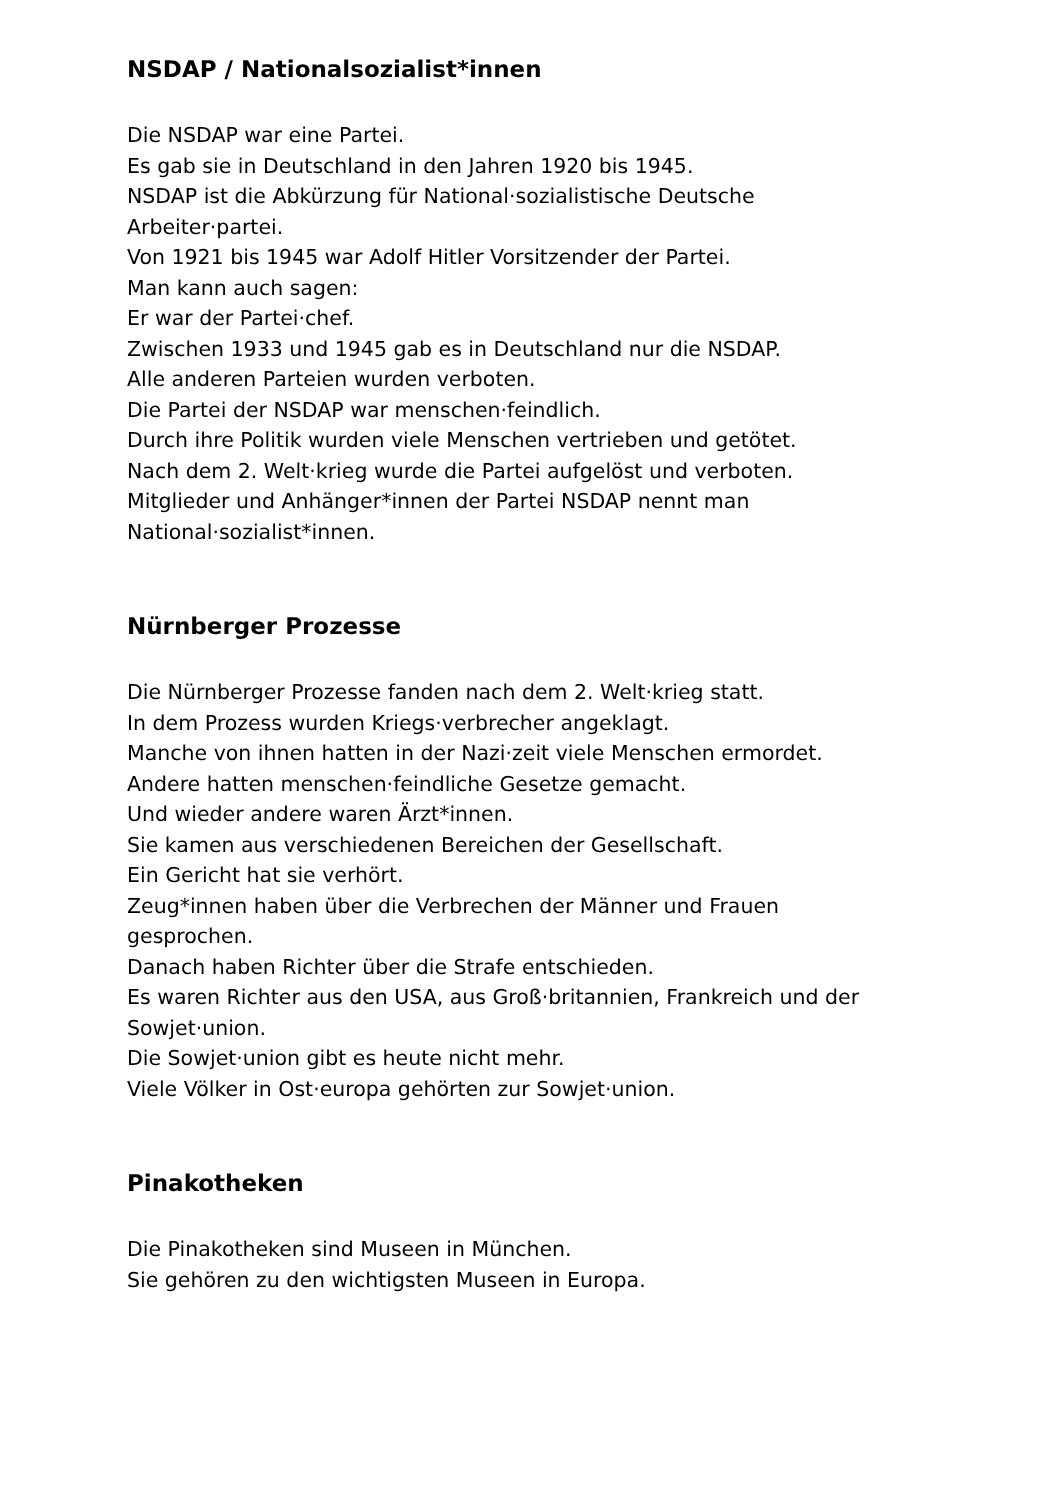NSDAP / Nationalsozialist*innen
Die NSDAP war eine Partei.
Es gab sie in Deutschland in den Jahren 1920 bis 1945.
NSDAP ist die Abkürzung für National·sozialistische Deutsche
Arbeiter·partei.
Von 1921 bis 1945 war Adolf Hitler Vorsitzender der Partei.
Man kann auch sagen:
Er war der Partei·chef.
Zwischen 1933 und 1945 gab es in Deutschland nur die NSDAP.
Alle anderen Parteien wurden verboten.
Die Partei der NSDAP war menschen·feindlich.
Durch ihre Politik wurden viele Menschen vertrieben und getötet.
Nach dem 2. Welt·krieg wurde die Partei aufgelöst und verboten.
Mitglieder und Anhänger*innen der Partei NSDAP nennt man
National·sozialist*innen.
Nürnberger Prozesse
Die Nürnberger Prozesse fanden nach dem 2. Welt·krieg statt.
In dem Prozess wurden Kriegs·verbrecher angeklagt.
Manche von ihnen hatten in der Nazi·zeit viele Menschen ermordet.
Andere hatten menschen·feindliche Gesetze gemacht.
Und wieder andere waren Ärzt*innen.
Sie kamen aus verschiedenen Bereichen der Gesellschaft.
Ein Gericht hat sie verhört.
Zeug*innen haben über die Verbrechen der Männer und Frauen
gesprochen.
Danach haben Richter über die Strafe entschieden.
Es waren Richter aus den USA, aus Groß·britannien, Frankreich und der
Sowjet·union.
Die Sowjet·union gibt es heute nicht mehr.
Viele Völker in Ost·europa gehörten zur Sowjet·union.
Pinakotheken
Die Pinakotheken sind Museen in München.
Sie gehören zu den wichtigsten Museen in Europa.